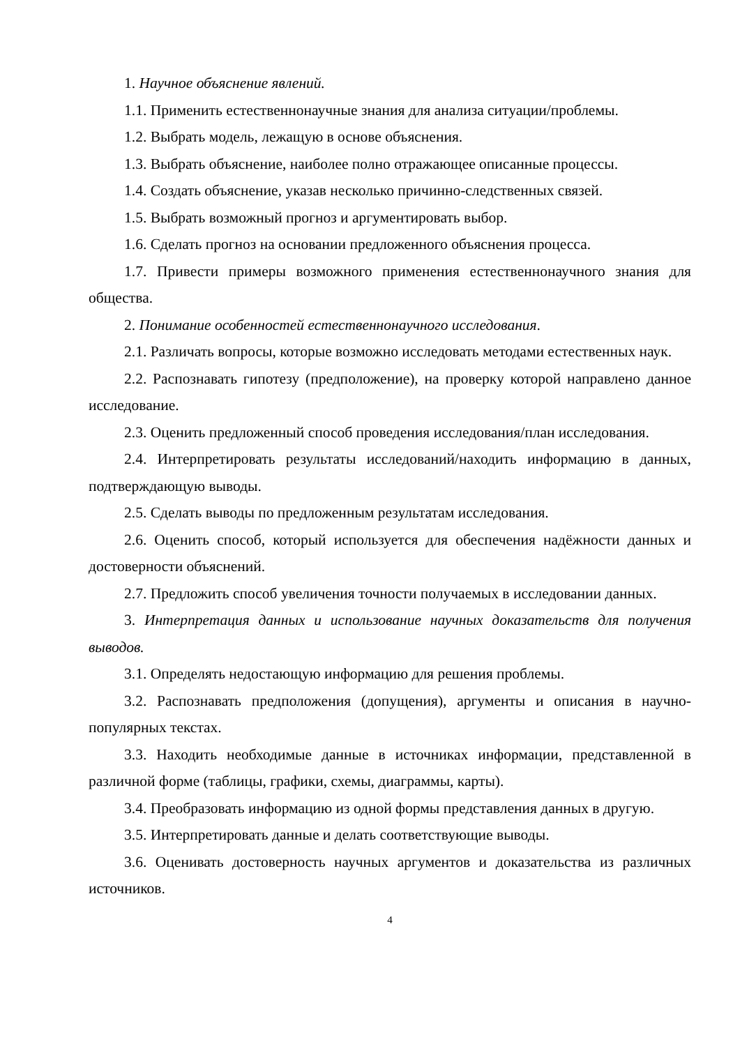1. Научное объяснение явлений.
1.1. Применить естественнонаучные знания для анализа ситуации/проблемы.
1.2. Выбрать модель, лежащую в основе объяснения.
1.3. Выбрать объяснение, наиболее полно отражающее описанные процессы.
1.4. Создать объяснение, указав несколько причинно-следственных связей.
1.5. Выбрать возможный прогноз и аргументировать выбор.
1.6. Сделать прогноз на основании предложенного объяснения процесса.
1.7. Привести примеры возможного применения естественнонаучного знания для общества.
2. Понимание особенностей естественнонаучного исследования.
2.1. Различать вопросы, которые возможно исследовать методами естественных наук.
2.2. Распознавать гипотезу (предположение), на проверку которой направлено данное исследование.
2.3. Оценить предложенный способ проведения исследования/план исследования.
2.4. Интерпретировать результаты исследований/находить информацию в данных, подтверждающую выводы.
2.5. Сделать выводы по предложенным результатам исследования.
2.6. Оценить способ, который используется для обеспечения надёжности данных и достоверности объяснений.
2.7. Предложить способ увеличения точности получаемых в исследовании данных.
3. Интерпретация данных и использование научных доказательств для получения выводов.
3.1. Определять недостающую информацию для решения проблемы.
3.2. Распознавать предположения (допущения), аргументы и описания в научно-популярных текстах.
3.3. Находить необходимые данные в источниках информации, представленной в различной форме (таблицы, графики, схемы, диаграммы, карты).
3.4. Преобразовать информацию из одной формы представления данных в другую.
3.5. Интерпретировать данные и делать соответствующие выводы.
3.6. Оценивать достоверность научных аргументов и доказательства из различных источников.
4